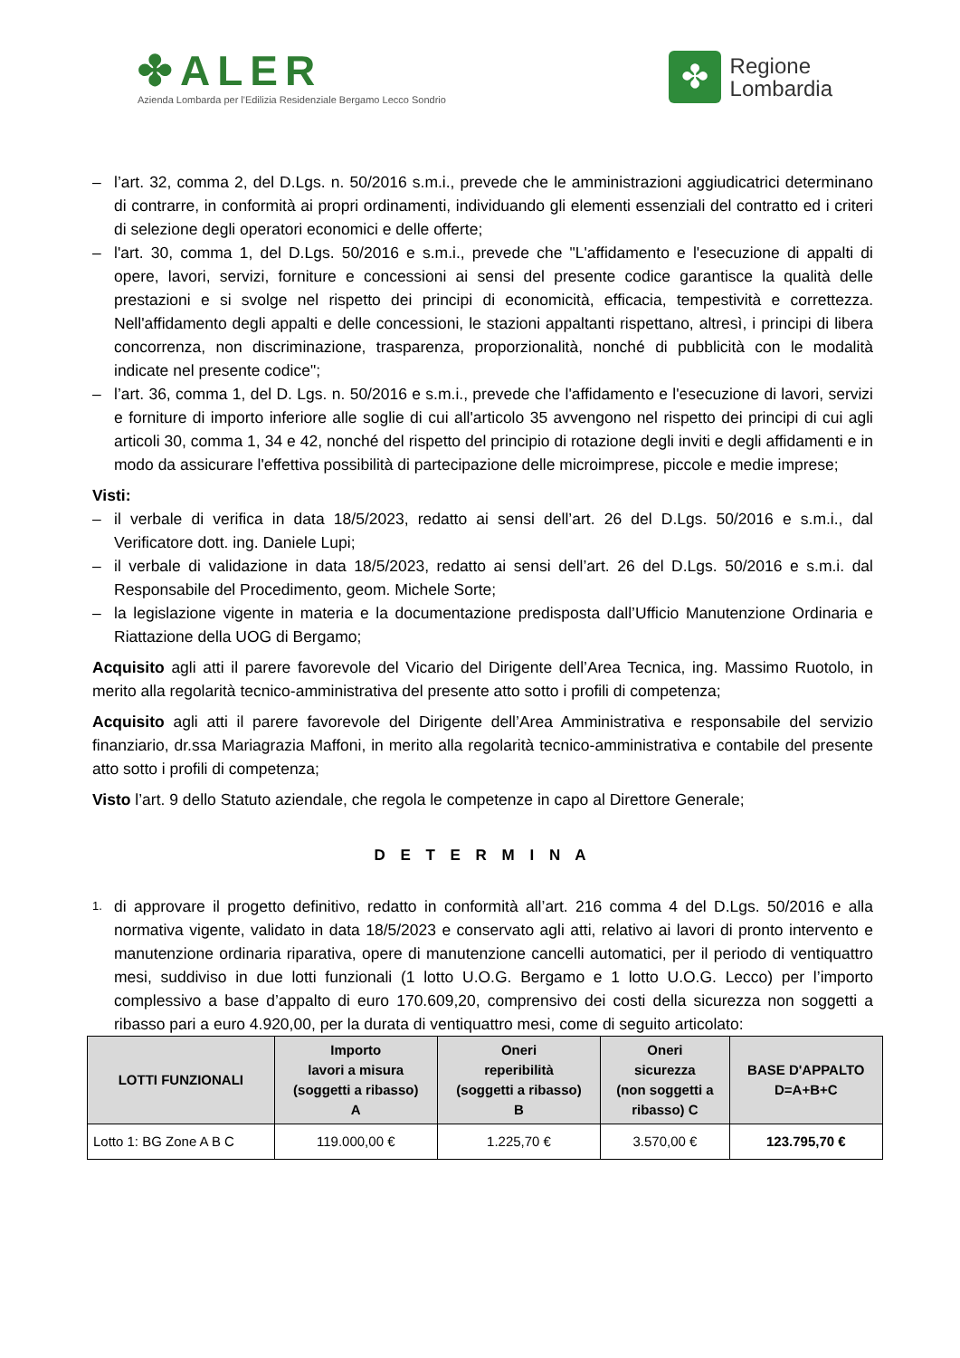✤ALER
Azienda Lombarda per l'Edilizia Residenziale Bergamo Lecco Sondrio
✤
Regione
Lombardia
– l’art. 32, comma 2, del D.Lgs. n. 50/2016 s.m.i., prevede che le amministrazioni aggiudicatrici determinano di contrarre, in conformità ai propri ordinamenti, individuando gli elementi essenziali del contratto ed i criteri di selezione degli operatori economici e delle offerte;
– l'art. 30, comma 1, del D.Lgs. 50/2016 e s.m.i., prevede che "L'affidamento e l'esecuzione di appalti di opere, lavori, servizi, forniture e concessioni ai sensi del presente codice garantisce la qualità delle prestazioni e si svolge nel rispetto dei principi di economicità, efficacia, tempestività e correttezza. Nell'affidamento degli appalti e delle concessioni, le stazioni appaltanti rispettano, altresì, i principi di libera concorrenza, non discriminazione, trasparenza, proporzionalità, nonché di pubblicità con le modalità indicate nel presente codice";
– l’art. 36, comma 1, del D. Lgs. n. 50/2016 e s.m.i., prevede che l'affidamento e l'esecuzione di lavori, servizi e forniture di importo inferiore alle soglie di cui all'articolo 35 avvengono nel rispetto dei principi di cui agli articoli 30, comma 1, 34 e 42, nonché del rispetto del principio di rotazione degli inviti e degli affidamenti e in modo da assicurare l'effettiva possibilità di partecipazione delle microimprese, piccole e medie imprese;
Visti:
– il verbale di verifica in data 18/5/2023, redatto ai sensi dell’art. 26 del D.Lgs. 50/2016 e s.m.i., dal Verificatore dott. ing. Daniele Lupi;
– il verbale di validazione in data 18/5/2023, redatto ai sensi dell’art. 26 del D.Lgs. 50/2016 e s.m.i. dal Responsabile del Procedimento, geom. Michele Sorte;
– la legislazione vigente in materia e la documentazione predisposta dall’Ufficio Manutenzione Ordinaria e Riattazione della UOG di Bergamo;
Acquisito agli atti il parere favorevole del Vicario del Dirigente dell’Area Tecnica, ing. Massimo Ruotolo, in merito alla regolarità tecnico-amministrativa del presente atto sotto i profili di competenza;
Acquisito agli atti il parere favorevole del Dirigente dell’Area Amministrativa e responsabile del servizio finanziario, dr.ssa Mariagrazia Maffoni, in merito alla regolarità tecnico-amministrativa e contabile del presente atto sotto i profili di competenza;
Visto l’art. 9 dello Statuto aziendale, che regola le competenze in capo al Direttore Generale;
D E T E R M I N A
1. di approvare il progetto definitivo, redatto in conformità all’art. 216 comma 4 del D.Lgs. 50/2016 e alla normativa vigente, validato in data 18/5/2023 e conservato agli atti, relativo ai lavori di pronto intervento e manutenzione ordinaria riparativa, opere di manutenzione cancelli automatici, per il periodo di ventiquattro mesi, suddiviso in due lotti funzionali (1 lotto U.O.G. Bergamo e 1 lotto U.O.G. Lecco) per l’importo complessivo a base d’appalto di euro 170.609,20, comprensivo dei costi della sicurezza non soggetti a ribasso pari a euro 4.920,00, per la durata di ventiquattro mesi, come di seguito articolato:
| LOTTI FUNZIONALI | Importo lavori a misura (soggetti a ribasso) A | Oneri reperibilità (soggetti a ribasso) B | Oneri sicurezza (non soggetti a ribasso) C | BASE D'APPALTO D=A+B+C |
| --- | --- | --- | --- | --- |
| Lotto 1: BG Zone A B C | 119.000,00 € | 1.225,70 € | 3.570,00 € | 123.795,70 € |